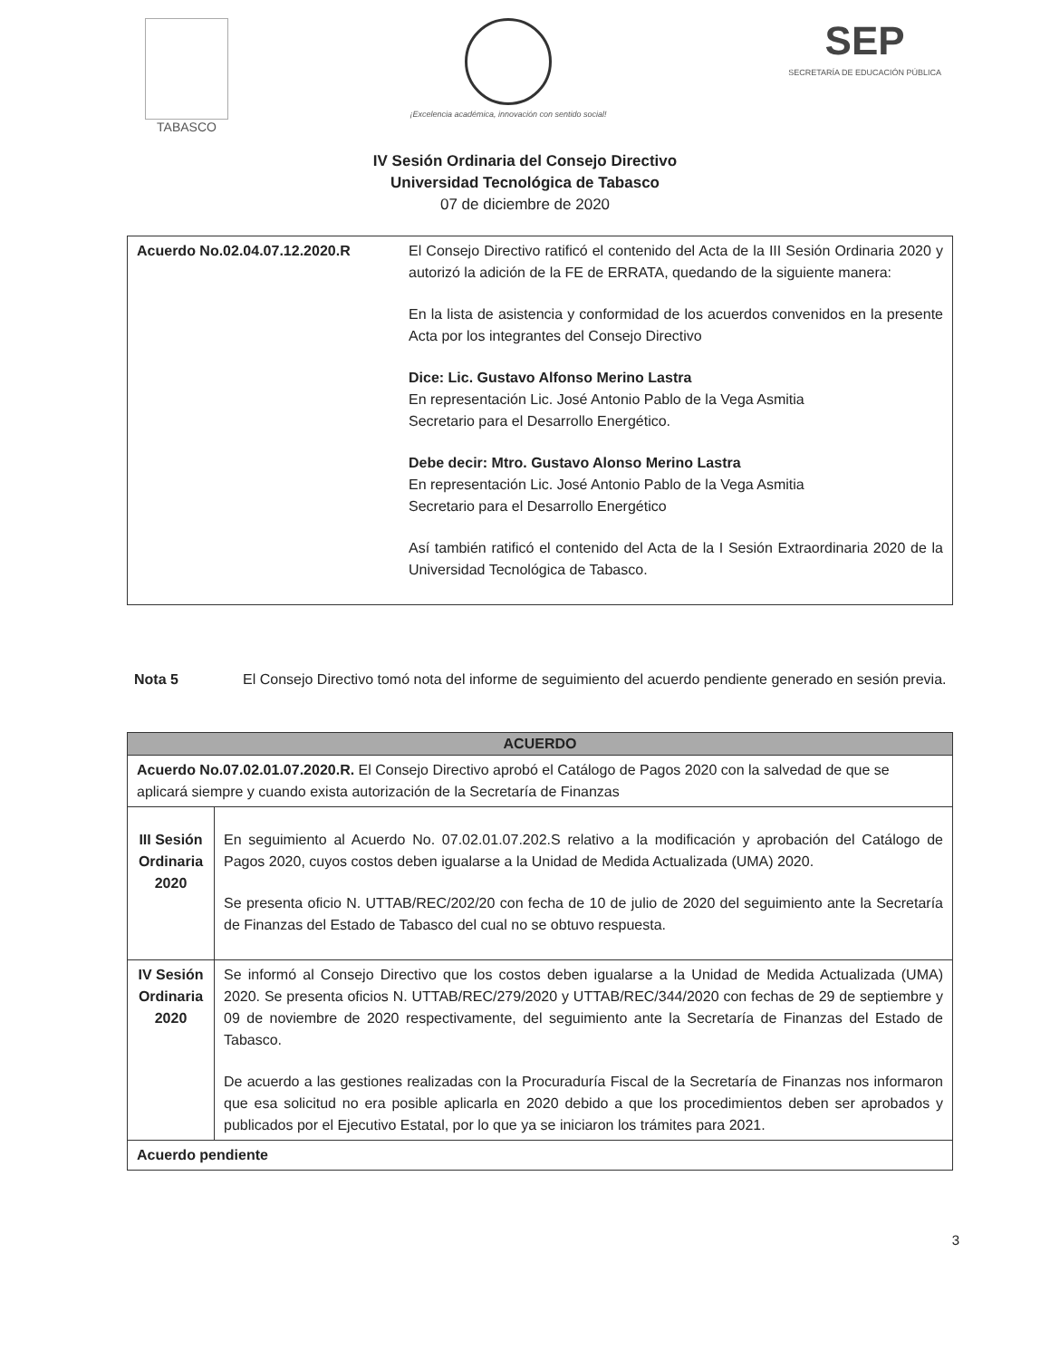TABASCO
¡Excelencia académica, innovación con sentido social!
SEP
SECRETARÍA DE EDUCACIÓN PÚBLICA
IV Sesión Ordinaria del Consejo Directivo
Universidad Tecnológica de Tabasco
07 de diciembre de 2020
| Acuerdo No.02.04.07.12.2020.R | El Consejo Directivo ratificó el contenido del Acta de la III Sesión Ordinaria 2020 y autorizó la adición de la FE de ERRATA, quedando de la siguiente manera: En la lista de asistencia y conformidad de los acuerdos convenidos en la presente Acta por los integrantes del Consejo Directivo Dice: Lic. Gustavo Alfonso Merino Lastra En representación Lic. José Antonio Pablo de la Vega Asmitia Secretario para el Desarrollo Energético. Debe decir: Mtro. Gustavo Alonso Merino Lastra En representación Lic. José Antonio Pablo de la Vega Asmitia Secretario para el Desarrollo Energético Así también ratificó el contenido del Acta de la I Sesión Extraordinaria 2020 de la Universidad Tecnológica de Tabasco. |
Nota 5 El Consejo Directivo tomó nota del informe de seguimiento del acuerdo pendiente generado en sesión previa.
| ACUERDO | |
| --- | --- |
| Acuerdo No.07.02.01.07.2020.R. El Consejo Directivo aprobó el Catálogo de Pagos 2020 con la salvedad de que se aplicará siempre y cuando exista autorización de la Secretaría de Finanzas | |
| III Sesión Ordinaria 2020 | En seguimiento al Acuerdo No. 07.02.01.07.202.S relativo a la modificación y aprobación del Catálogo de Pagos 2020, cuyos costos deben igualarse a la Unidad de Medida Actualizada (UMA) 2020. Se presenta oficio N. UTTAB/REC/202/20 con fecha de 10 de julio de 2020 del seguimiento ante la Secretaría de Finanzas del Estado de Tabasco del cual no se obtuvo respuesta. |
| IV Sesión Ordinaria 2020 | Se informó al Consejo Directivo que los costos deben igualarse a la Unidad de Medida Actualizada (UMA) 2020. Se presenta oficios N. UTTAB/REC/279/2020 y UTTAB/REC/344/2020 con fechas de 29 de septiembre y 09 de noviembre de 2020 respectivamente, del seguimiento ante la Secretaría de Finanzas del Estado de Tabasco. De acuerdo a las gestiones realizadas con la Procuraduría Fiscal de la Secretaría de Finanzas nos informaron que esa solicitud no era posible aplicarla en 2020 debido a que los procedimientos deben ser aprobados y publicados por el Ejecutivo Estatal, por lo que ya se iniciaron los trámites para 2021. |
| Acuerdo pendiente | |
3